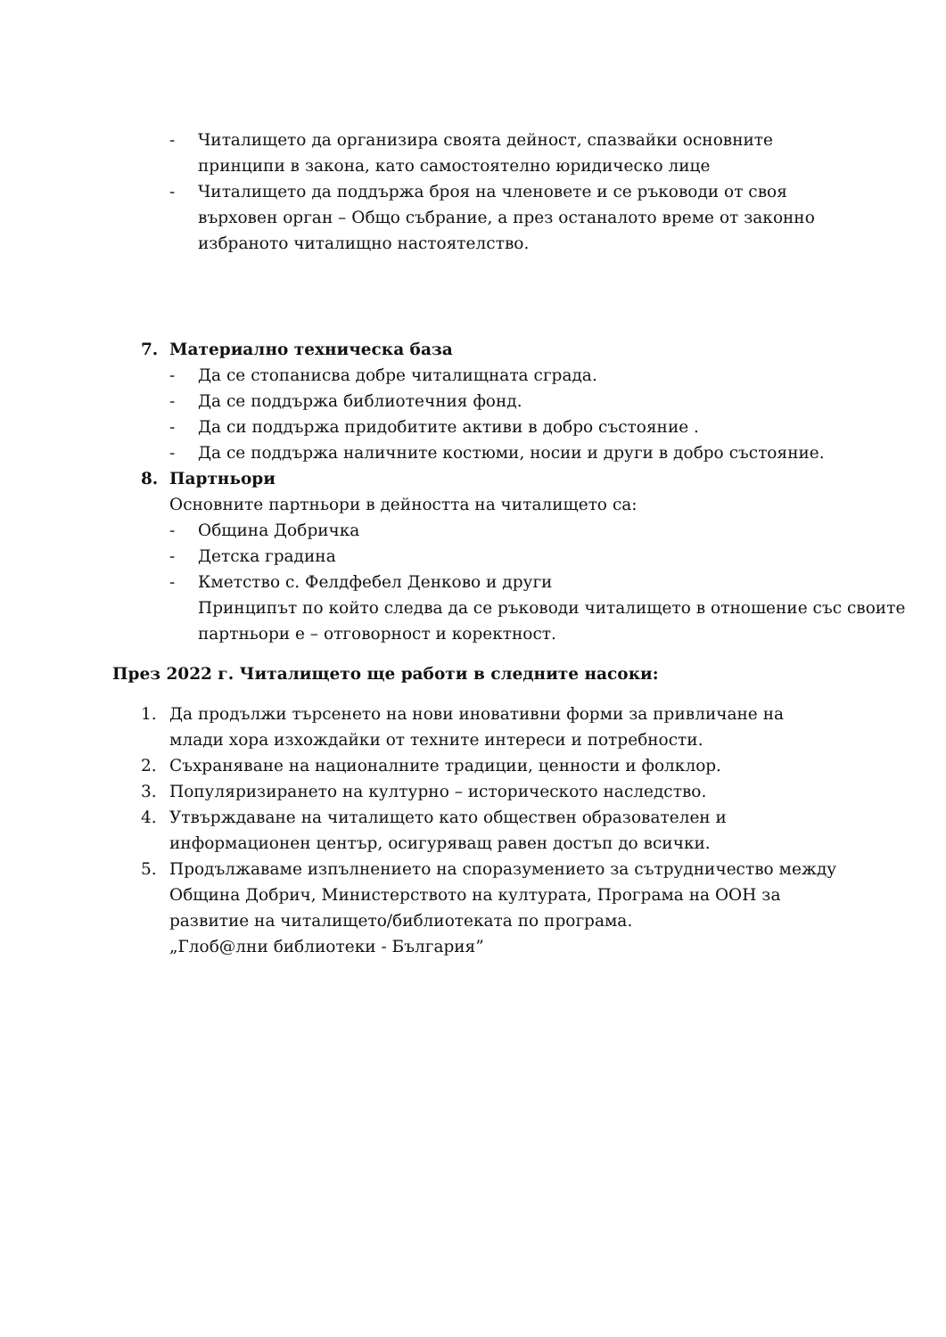- Читалището да организира своята дейност, спазвайки основните принципи в закона, като самостоятелно юридическо лице
- Читалището да поддържа броя на членовете и се ръководи от своя върховен орган – Общо събрание, а през останалото време от законно избраното читалищно настоятелство.
7. Материално техническа база
- Да се стопанисва добре читалищната сграда.
- Да се поддържа библиотечния фонд.
- Да си поддържа придобитите активи в добро състояние .
- Да се поддържа наличните костюми, носии и други в добро състояние.
8. Партньори
Основните партньори в дейността на читалището са:
- Община Добричка
- Детска градина
- Кметство с. Фелдфебел Денково и други
Принципът по който следва да се ръководи читалището в отношение със своите партньори е – отговорност и коректност.
През 2022 г. Читалището ще работи в следните насоки:
1. Да продължи търсенето на нови иновативни форми за привличане на млади хора изхождайки от техните интереси и потребности.
2. Съхраняване на националните традиции, ценности и фолклор.
3. Популяризирането на културно – историческото наследство.
4. Утвърждаване на читалището като обществен образователен и информационен център, осигуряващ равен достъп до всички.
5. Продължаваме изпълнението на споразумението за сътрудничество между Община Добрич, Министерството на културата, Програма на ООН за развитие на читалището/библиотеката по програма.
„Глоб@лни библиотеки - България”